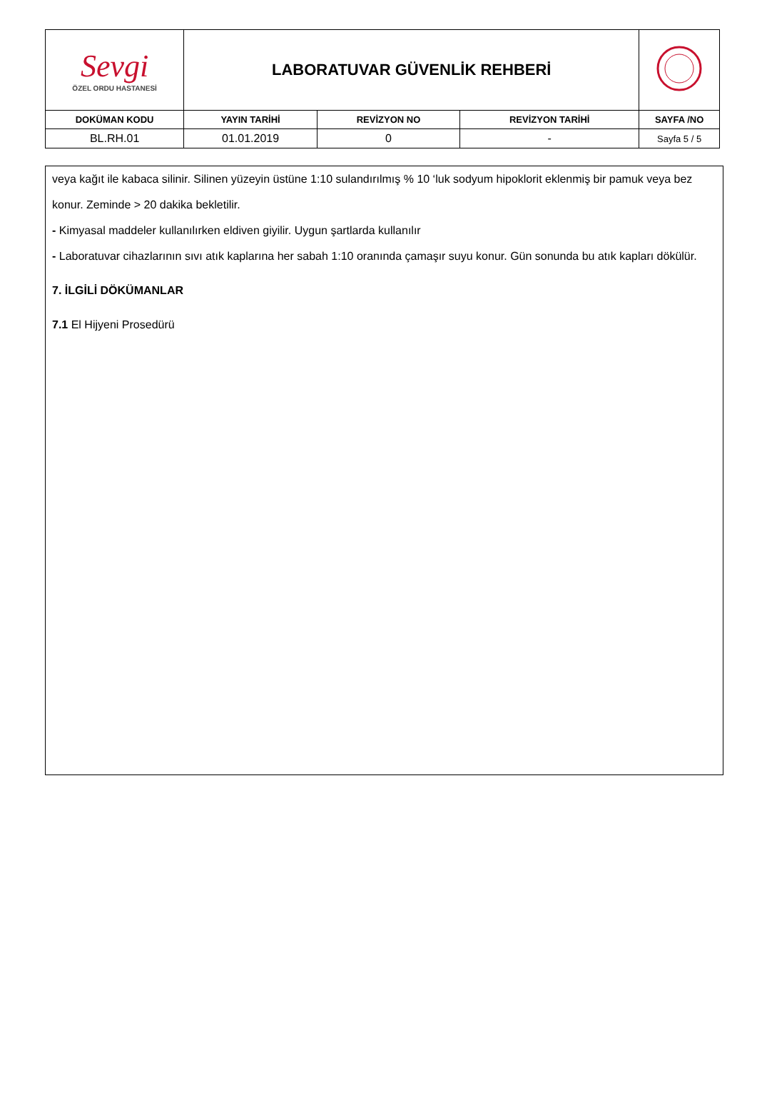| Sevgi ÖZEL ORDU HASTANESİ | LABORATUVAR GÜVENLİK REHBERİ | | | |
| DOKÜMAN KODU | YAYIN TARİHİ | REVİZYON NO | REVİZYON TARİHİ | SAYFA /NO |
| BL.RH.01 | 01.01.2019 | 0 | - | Sayfa 5 / 5 |
veya kağıt ile kabaca silinir. Silinen yüzeyin üstüne 1:10 sulandırılmış % 10 ‘luk sodyum hipoklorit eklenmiş bir pamuk veya bez konur. Zeminde > 20 dakika bekletilir.
- Kimyasal maddeler kullanılırken eldiven giyilir. Uygun şartlarda kullanılır
- Laboratuvar cihazlarının sıvı atık kaplarına her sabah 1:10 oranında çamaşır suyu konur. Gün sonunda bu atık kapları dökülür.
7. İLGİLİ DÖKÜMANLAR
7.1 El Hijyeni Prosedürü